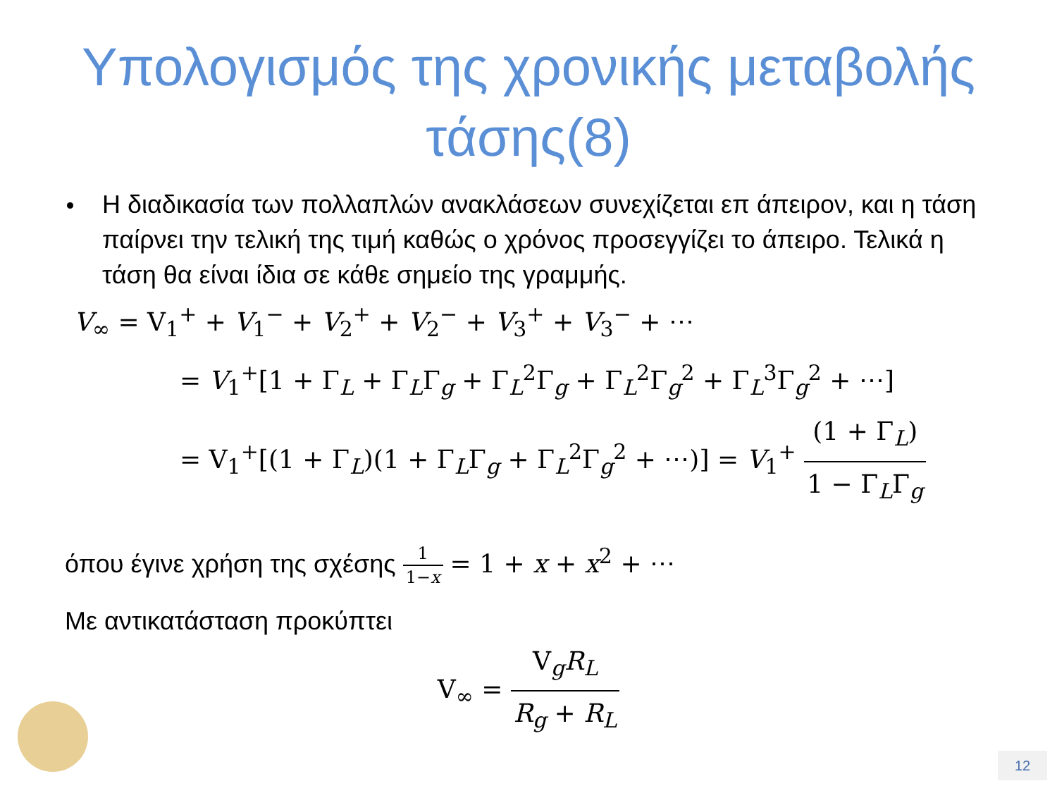Υπολογισμός της χρονικής μεταβολής
τάσης(8)
Η διαδικασία των πολλαπλών ανακλάσεων συνεχίζεται επ άπειρον, και η τάση παίρνει την τελική της τιμή καθώς ο χρόνος προσεγγίζει το άπειρο. Τελικά η τάση θα είναι ίδια σε κάθε σημείο της γραμμής.
V<sub>∞</sub> = V<sub>1</sub><sup>+</sup> + V<sub>1</sub><sup>−</sup> + V<sub>2</sub><sup>+</sup> + V<sub>2</sub><sup>−</sup> + V<sub>3</sub><sup>+</sup> + V<sub>3</sub><sup>−</sup> + ⋯
= V<sub>1</sub><sup>+</sup>[1 + Γ<sub>L</sub> + Γ<sub>L</sub>Γ<sub>g</sub> + Γ<sub>L</sub><sup>2</sup>Γ<sub>g</sub> + Γ<sub>L</sub><sup>2</sup>Γ<sub>g</sub><sup>2</sup> + Γ<sub>L</sub><sup>3</sup>Γ<sub>g</sub><sup>2</sup> + ⋯]
= V<sub>1</sub><sup>+</sup>[(1 + Γ<sub>L</sub>)(1 + Γ<sub>L</sub>Γ<sub>g</sub> + Γ<sub>L</sub><sup>2</sup>Γ<sub>g</sub><sup>2</sup> + ⋯)] = V<sub>1</sub><sup>+</sup> (1 + Γ<sub>L</sub>) 1 − Γ<sub>L</sub>Γ<sub>g</sub>
όπου έγινε χρήση της σχέσης 1 1−x = 1 + x + x<sup>2</sup> + ⋯
Με αντικατάσταση προκύπτει
V<sub>∞</sub> = V<sub>g</sub>R<sub>L</sub> R<sub>g</sub> + R<sub>L</sub>
12